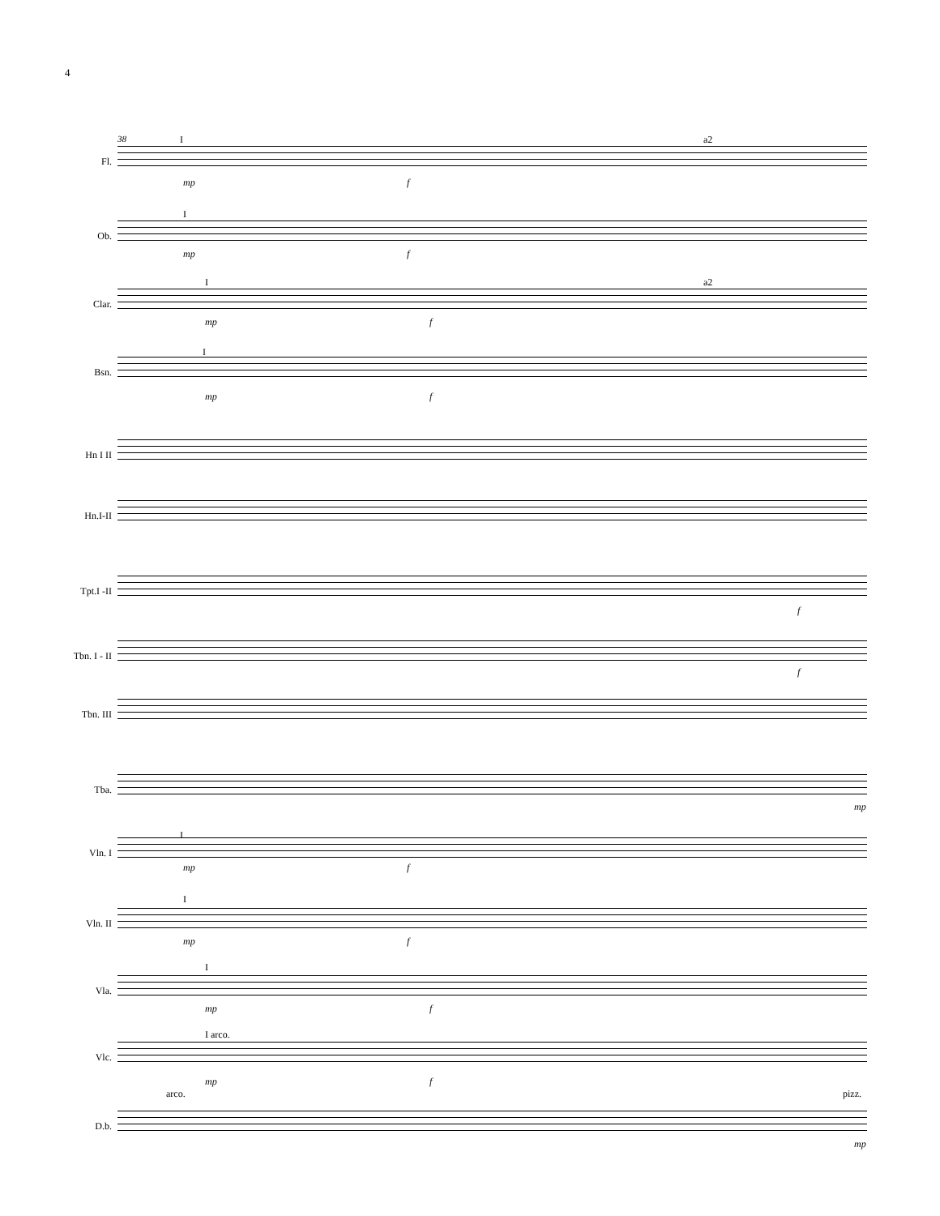4
38
Fl.
I a2
mp f
Ob.
I
mp f
Clar.
I a2
mp f
Bsn.
I
mp f
Hn I II
Hn.I-II
Tpt.I -II
f
Tbn. I - II
f
Tbn. III
Tba.
mp
Vln. I
I
mp f
Vln. II
I
mp f
Vla.
I
mp f
Vlc.
I arco.
mp f
arco. pizz.
D.b.
mp